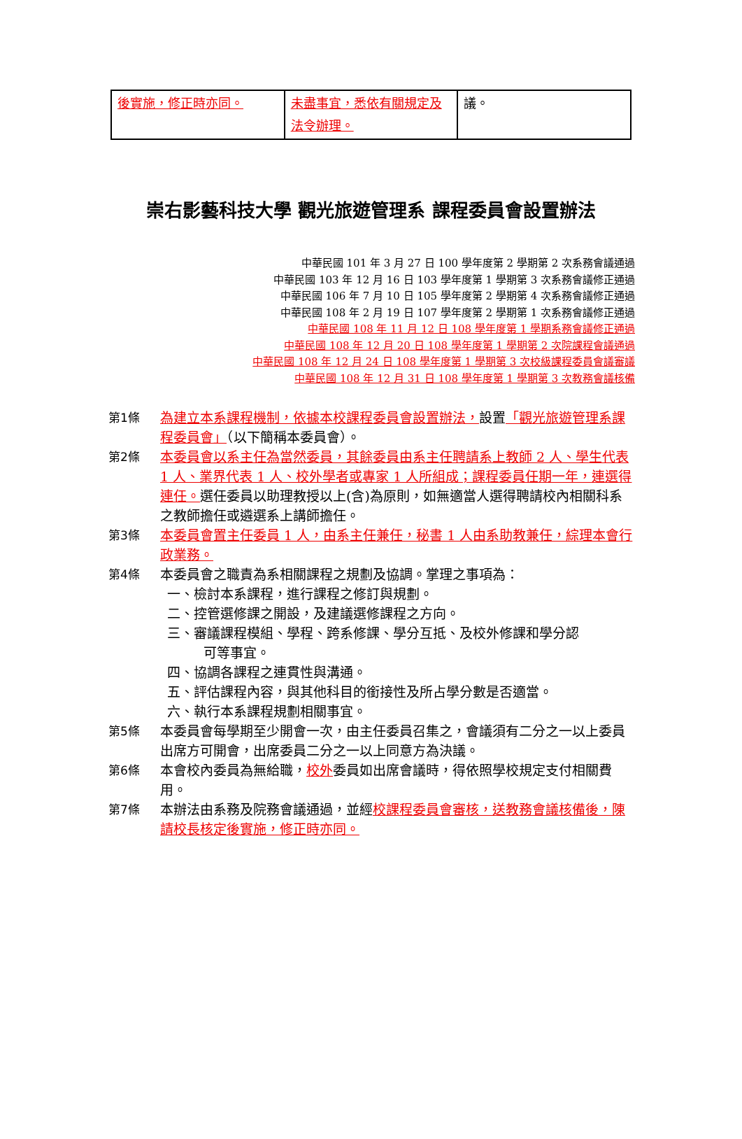| 後實施，修正時亦同。 | 未盡事宜，悉依有關規定及法令辦理。 | 議。 |
崇右影藝科技大學 觀光旅遊管理系 課程委員會設置辦法
中華民國 101 年 3 月 27 日 100 學年度第 2 學期第 2 次系務會議通過
中華民國 103 年 12 月 16 日 103 學年度第 1 學期第 3 次系務會議修正通過
中華民國 106 年 7 月 10 日 105 學年度第 2 學期第 4 次系務會議修正通過
中華民國 108 年 2 月 19 日 107 學年度第 2 學期第 1 次系務會議修正通過
中華民國 108 年 11 月 12 日 108 學年度第 1 學期系務會議修正通過
中華民國 108 年 12 月 20 日 108 學年度第 1 學期第 2 次院課程會議通過
中華民國 108 年 12 月 24 日 108 學年度第 1 學期第 3 次校級課程委員會議審議
中華民國 108 年 12 月 31 日 108 學年度第 1 學期第 3 次教務會議核備
第1條 為建立本系課程機制，依據本校課程委員會設置辦法，設置「觀光旅遊管理系課程委員會」（以下簡稱本委員會）。
第2條 本委員會以系主任為當然委員，其餘委員由系主任聘請系上教師 2 人、學生代表 1 人、業界代表 1 人、校外學者或專家 1 人所組成；課程委員任期一年，連選得連任。選任委員以助理教授以上(含)為原則，如無適當人選得聘請校內相關科系之教師擔任或遴選系上講師擔任。
第3條 本委員會置主任委員 1 人，由系主任兼任，秘書 1 人由系助教兼任，綜理本會行政業務。
第4條 本委員會之職責為系相關課程之規劃及協調。掌理之事項為：
一、檢討本系課程，進行課程之修訂與規劃。
二、控管選修課之開設，及建議選修課程之方向。
三、審議課程模組、學程、跨系修課、學分互抵、及校外修課和學分認
可等事宜。
四、協調各課程之連貫性與溝通。
五、評估課程內容，與其他科目的銜接性及所占學分數是否適當。
六、執行本系課程規劃相關事宜。
第5條 本委員會每學期至少開會一次，由主任委員召集之，會議須有二分之一以上委員出席方可開會，出席委員二分之一以上同意方為決議。
第6條 本會校內委員為無給職，校外委員如出席會議時，得依照學校規定支付相關費用。
第7條 本辦法由系務及院務會議通過，並經校課程委員會審核，送教務會議核備後，陳請校長核定後實施，修正時亦同。